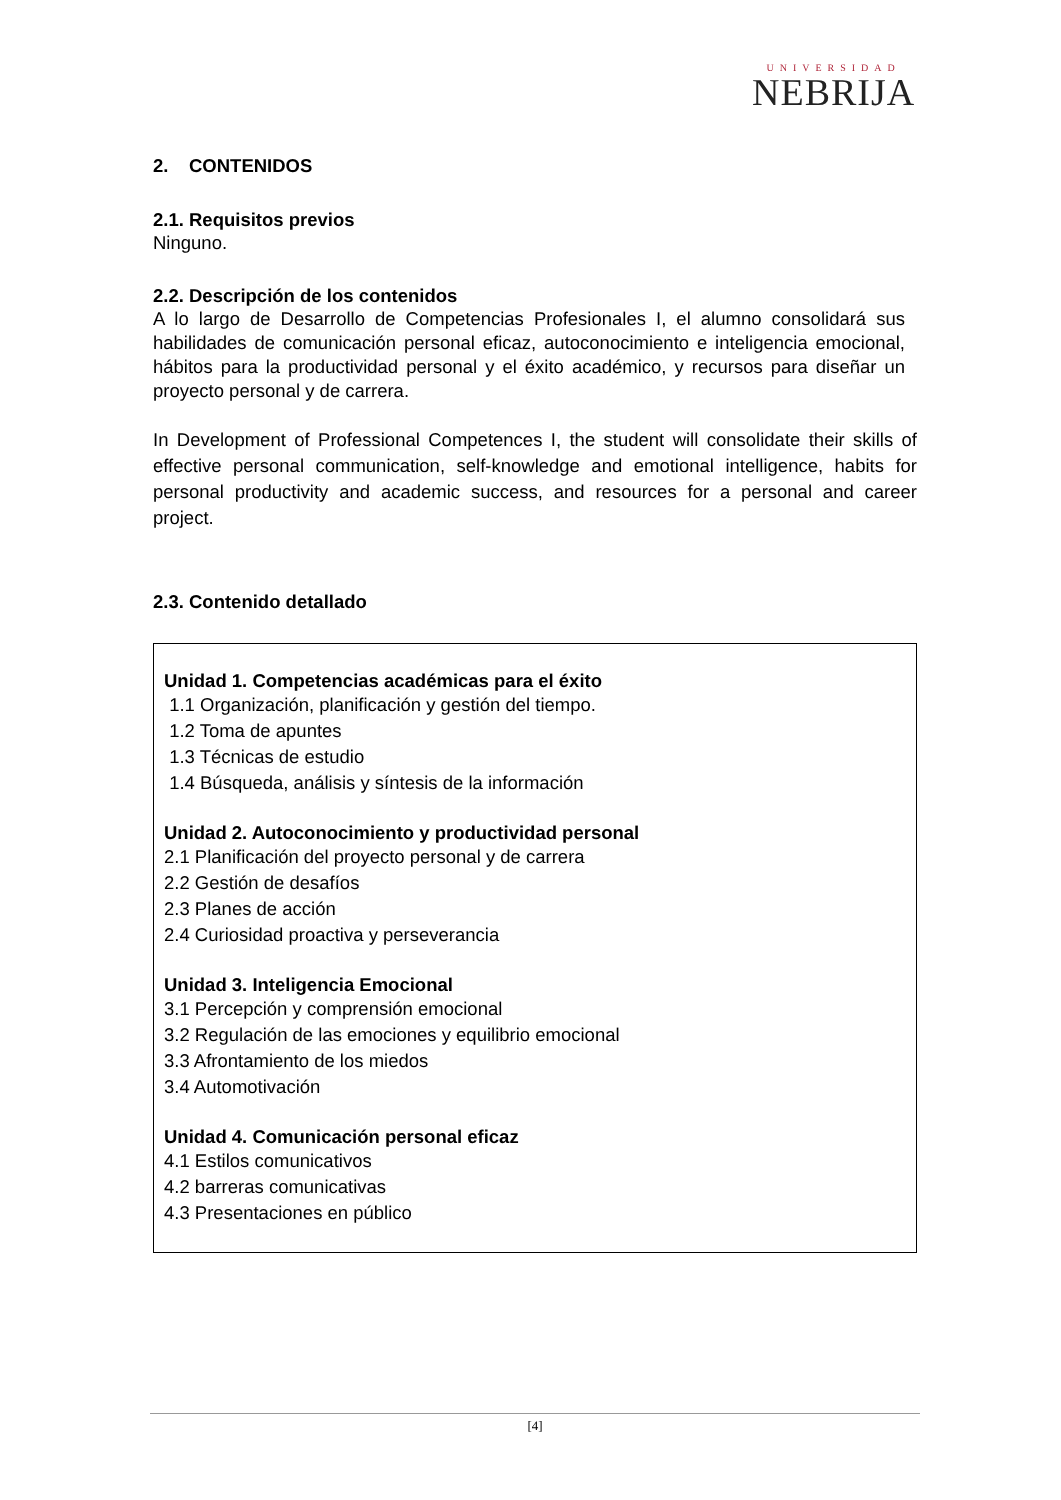UNIVERSIDAD
NEBRIJA
2. CONTENIDOS
2.1. Requisitos previos
Ninguno.
2.2. Descripción de los contenidos
A lo largo de Desarrollo de Competencias Profesionales I, el alumno consolidará sus habilidades de comunicación personal eficaz, autoconocimiento e inteligencia emocional, hábitos para la productividad personal y el éxito académico, y recursos para diseñar un proyecto personal y de carrera.
In Development of Professional Competences I, the student will consolidate their skills of effective personal communication, self-knowledge and emotional intelligence, habits for personal productivity and academic success, and resources for a personal and career project.
2.3. Contenido detallado
Unidad 1. Competencias académicas para el éxito
1.1 Organización, planificación y gestión del tiempo.
1.2 Toma de apuntes
1.3 Técnicas de estudio
1.4 Búsqueda, análisis y síntesis de la información
Unidad 2. Autoconocimiento y productividad personal
2.1 Planificación del proyecto personal y de carrera
2.2 Gestión de desafíos
2.3 Planes de acción
2.4 Curiosidad proactiva y perseverancia
Unidad 3. Inteligencia Emocional
3.1 Percepción y comprensión emocional
3.2 Regulación de las emociones y equilibrio emocional
3.3 Afrontamiento de los miedos
3.4 Automotivación
Unidad 4. Comunicación personal eficaz
4.1 Estilos comunicativos
4.2 barreras comunicativas
4.3 Presentaciones en público
[4]